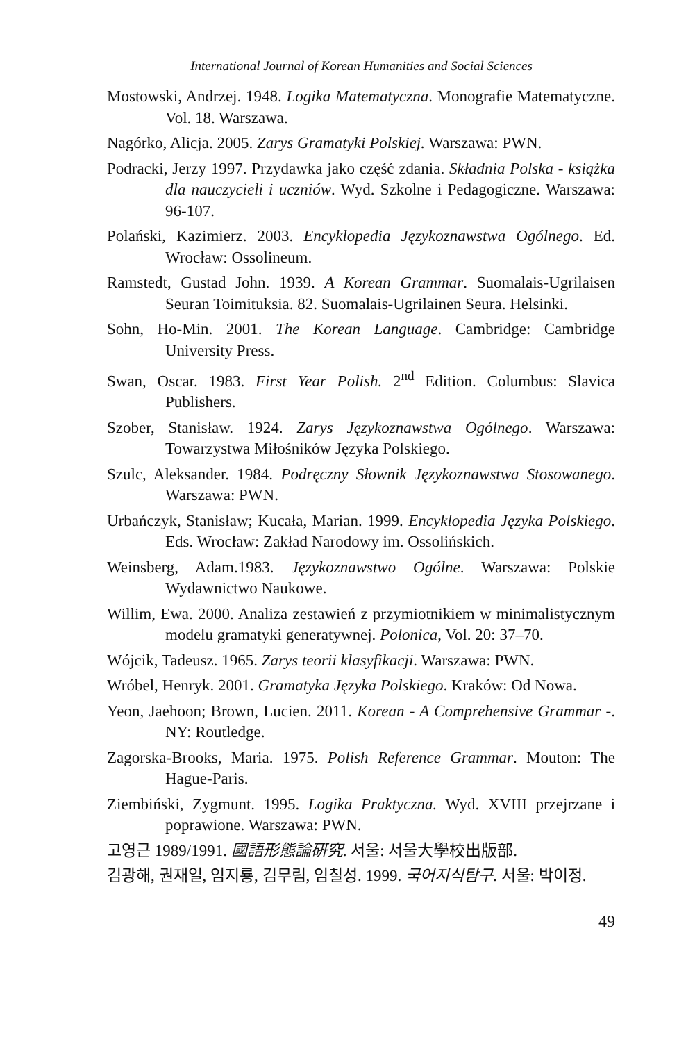International Journal of Korean Humanities and Social Sciences
Mostowski, Andrzej. 1948. Logika Matematyczna. Monografie Matematyczne. Vol. 18. Warszawa.
Nagórko, Alicja. 2005. Zarys Gramatyki Polskiej. Warszawa: PWN.
Podracki, Jerzy 1997. Przydawka jako część zdania. Składnia Polska - książka dla nauczycieli i uczniów. Wyd. Szkolne i Pedagogiczne. Warszawa: 96-107.
Polański, Kazimierz. 2003. Encyklopedia Językoznawstwa Ogólnego. Ed. Wrocław: Ossolineum.
Ramstedt, Gustad John. 1939. A Korean Grammar. Suomalais-Ugrilaisen Seuran Toimituksia. 82. Suomalais-Ugrilainen Seura. Helsinki.
Sohn, Ho-Min. 2001. The Korean Language. Cambridge: Cambridge University Press.
Swan, Oscar. 1983. First Year Polish. 2<sup>nd</sup> Edition. Columbus: Slavica Publishers.
Szober, Stanisław. 1924. Zarys Językoznawstwa Ogólnego. Warszawa: Towarzystwa Miłośników Języka Polskiego.
Szulc, Aleksander. 1984. Podręczny Słownik Językoznawstwa Stosowanego. Warszawa: PWN.
Urbańczyk, Stanisław; Kucała, Marian. 1999. Encyklopedia Języka Polskiego. Eds. Wrocław: Zakład Narodowy im. Ossolińskich.
Weinsberg, Adam.1983. Językoznawstwo Ogólne. Warszawa: Polskie Wydawnictwo Naukowe.
Willim, Ewa. 2000. Analiza zestawień z przymiotnikiem w minimalistycznym modelu gramatyki generatywnej. Polonica, Vol. 20: 37–70.
Wójcik, Tadeusz. 1965. Zarys teorii klasyfikacji. Warszawa: PWN.
Wróbel, Henryk. 2001. Gramatyka Języka Polskiego. Kraków: Od Nowa.
Yeon, Jaehoon; Brown, Lucien. 2011. Korean - A Comprehensive Grammar -. NY: Routledge.
Zagorska-Brooks, Maria. 1975. Polish Reference Grammar. Mouton: The Hague-Paris.
Ziembiński, Zygmunt. 1995. Logika Praktyczna. Wyd. XVIII przejrzane i poprawione. Warszawa: PWN.
고영근 1989/1991. 國語形態論硏究. 서울: 서울大學校出版部.
김광해, 권재일, 임지룡, 김무림, 임칠성. 1999. 국어지식탐구. 서울: 박이정.
49